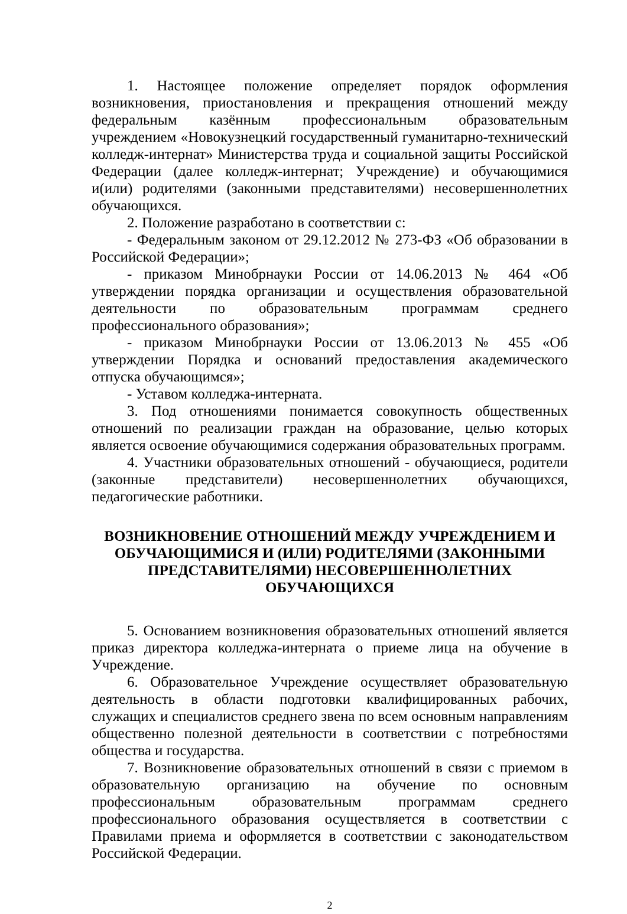1. Настоящее положение определяет порядок оформления возникновения, приостановления и прекращения отношений между федеральным казённым профессиональным образовательным учреждением «Новокузнецкий государственный гуманитарно-технический колледж-интернат» Министерства труда и социальной защиты Российской Федерации (далее колледж-интернат; Учреждение) и обучающимися и(или) родителями (законными представителями) несовершеннолетних обучающихся.
2. Положение разработано в соответствии с:
- Федеральным законом от 29.12.2012 № 273-ФЗ «Об образовании в Российской Федерации»;
- приказом Минобрнауки России от 14.06.2013 № 464 «Об утверждении порядка организации и осуществления образовательной деятельности по образовательным программам среднего профессионального образования»;
- приказом Минобрнауки России от 13.06.2013 № 455 «Об утверждении Порядка и оснований предоставления академического отпуска обучающимся»;
- Уставом колледжа-интерната.
3. Под отношениями понимается совокупность общественных отношений по реализации граждан на образование, целью которых является освоение обучающимися содержания образовательных программ.
4. Участники образовательных отношений - обучающиеся, родители (законные представители) несовершеннолетних обучающихся, педагогические работники.
ВОЗНИКНОВЕНИЕ ОТНОШЕНИЙ МЕЖДУ УЧРЕЖДЕНИЕМ И ОБУЧАЮЩИМИСЯ И (ИЛИ) РОДИТЕЛЯМИ (ЗАКОННЫМИ ПРЕДСТАВИТЕЛЯМИ) НЕСОВЕРШЕННОЛЕТНИХ ОБУЧАЮЩИХСЯ
5. Основанием возникновения образовательных отношений является приказ директора колледжа-интерната о приеме лица на обучение в Учреждение.
6. Образовательное Учреждение осуществляет образовательную деятельность в области подготовки квалифицированных рабочих, служащих и специалистов среднего звена по всем основным направлениям общественно полезной деятельности в соответствии с потребностями общества и государства.
7. Возникновение образовательных отношений в связи с приемом в образовательную организацию на обучение по основным профессиональным образовательным программам среднего профессионального образования осуществляется в соответствии с Правилами приема и оформляется в соответствии с законодательством Российской Федерации.
2